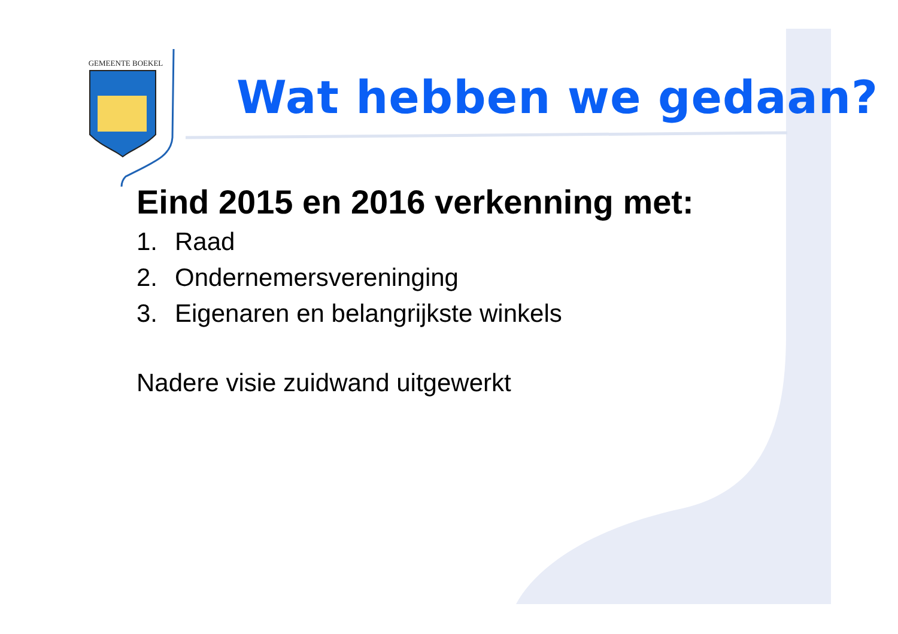GEMEENTE BOEKEL
Wat hebben we gedaan?
Eind 2015 en 2016 verkenning met:
1. Raad
2. Ondernemersvereninging
3. Eigenaren en belangrijkste winkels
Nadere visie zuidwand uitgewerkt